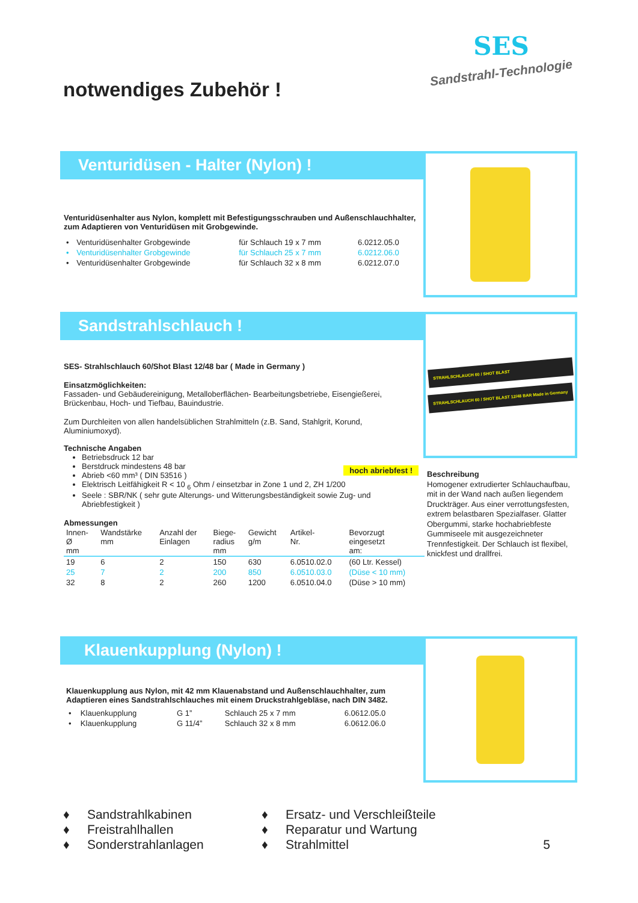notwendiges Zubehör !
SES
Sandstrahl-Technologie
Venturidüsen - Halter (Nylon) !
Venturidüsenhalter aus Nylon, komplett mit Befestigungsschrauben und Außenschlauchhalter, zum Adaptieren von Venturidüsen mit Grobgewinde.
| • | Venturidüsenhalter Grobgewinde | für Schlauch 19 x 7 mm | 6.0212.05.0 |
| • | Venturidüsenhalter Grobgewinde | für Schlauch 25 x 7 mm | 6.0212.06.0 |
| • | Venturidüsenhalter Grobgewinde | für Schlauch 32 x 8 mm | 6.0212.07.0 |
Sandstrahlschlauch !
STRAHLSCHLAUCH 60 / SHOT BLAST
STRAHLSCHLAUCH 60 / SHOT BLAST 12/48 BAR Made in Germany
SES- Strahlschlauch 60/Shot Blast 12/48 bar ( Made in Germany )
Einsatzmöglichkeiten:
Fassaden- und Gebäudereinigung, Metalloberflächen- Bearbeitungsbetriebe, Eisengießerei, Brückenbau, Hoch- und Tiefbau, Bauindustrie.
Zum Durchleiten von allen handelsüblichen Strahlmitteln (z.B. Sand, Stahlgrit, Korund, Aluminiumoxyd).
Technische Angaben hoch abriebfest !
Betriebsdruck 12 bar
Berstdruck mindestens 48 bar
Abrieb <60 mm³ ( DIN 53516 )
Elektrisch Leitfähigkeit R < 10 <sub>6</sub> Ohm / einsetzbar in Zone 1 und 2, ZH 1/200
Seele : SBR/NK ( sehr gute Alterungs- und Witterungsbeständigkeit sowie Zug- und Abriebfestigkeit )
Abmessungen
| Innen- Ø mm | Wandstärke mm | Anzahl der Einlagen | Biege- radius mm | Gewicht g/m | Artikel- Nr. | Bevorzugt eingesetzt am: |
| --- | --- | --- | --- | --- | --- | --- |
| 19 | 6 | 2 | 150 | 630 | 6.0510.02.0 | (60 Ltr. Kessel) |
| 25 | 7 | 2 | 200 | 850 | 6.0510.03.0 | (Düse < 10 mm) |
| 32 | 8 | 2 | 260 | 1200 | 6.0510.04.0 | (Düse > 10 mm) |
Beschreibung
Homogener extrudierter Schlauchaufbau, mit in der Wand nach außen liegendem Druckträger. Aus einer verrottungsfesten, extrem belastbaren Spezialfaser. Glatter Obergummi, starke hochabriebfeste Gummiseele mit ausgezeichneter Trennfestigkeit. Der Schlauch ist flexibel, knickfest und drallfrei.
Klauenkupplung (Nylon) !
Klauenkupplung aus Nylon, mit 42 mm Klauenabstand und Außenschlauchhalter, zum Adaptieren eines Sandstrahlschlauches mit einem Druckstrahlgebläse, nach DIN 3482.
| • | Klauenkupplung | G 1” | Schlauch 25 x 7 mm | 6.0612.05.0 |
| • | Klauenkupplung | G 11/4” | Schlauch 32 x 8 mm | 6.0612.06.0 |
♦ Sandstrahlkabinen
♦ Freistrahlhallen
♦ Sonderstrahlanlagen
♦ Ersatz- und Verschleißteile
♦ Reparatur und Wartung
♦ Strahlmittel 5